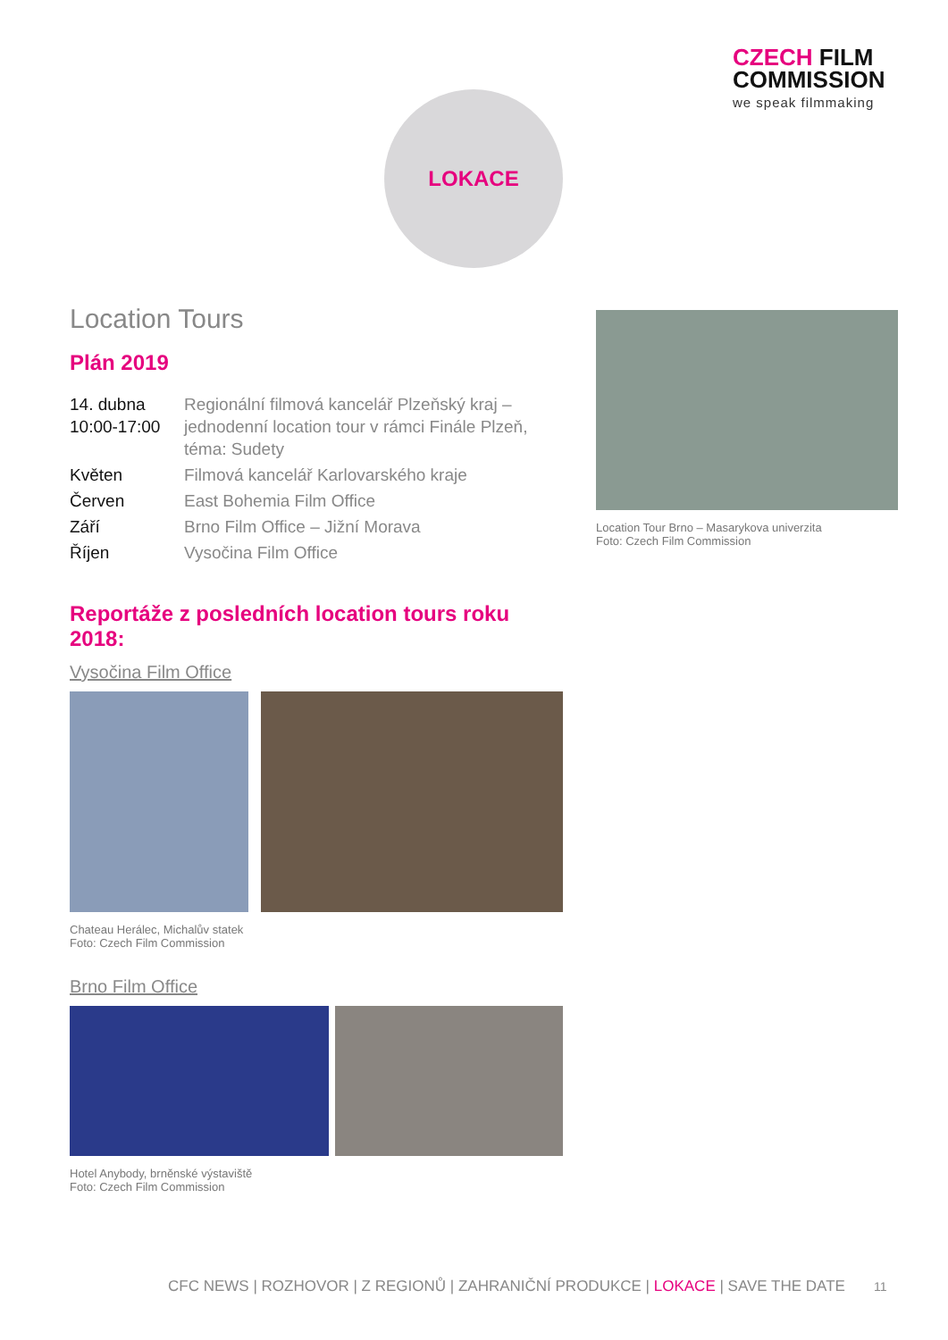CZECH FILM
COMMISSION
we speak filmmaking
LOKACE
Location Tours
Plán 2019
| 14. dubna 10:00-17:00 | Regionální filmová kancelář Plzeňský kraj – jednodenní location tour v rámci Finále Plzeň, téma: Sudety |
| Květen | Filmová kancelář Karlovarského kraje |
| Červen | East Bohemia Film Office |
| Září | Brno Film Office – Jižní Morava |
| Říjen | Vysočina Film Office |
Reportáže z posledních location tours roku 2018:
Vysočina Film Office
Chateau Herálec, Michalův statek
Foto: Czech Film Commission
Brno Film Office
Hotel Anybody, brněnské výstaviště
Foto: Czech Film Commission
Location Tour Brno – Masarykova univerzita
Foto: Czech Film Commission
CFC NEWS | ROZHOVOR | Z REGIONŮ | ZAHRANIČNÍ PRODUKCE | LOKACE | SAVE THE DATE
11